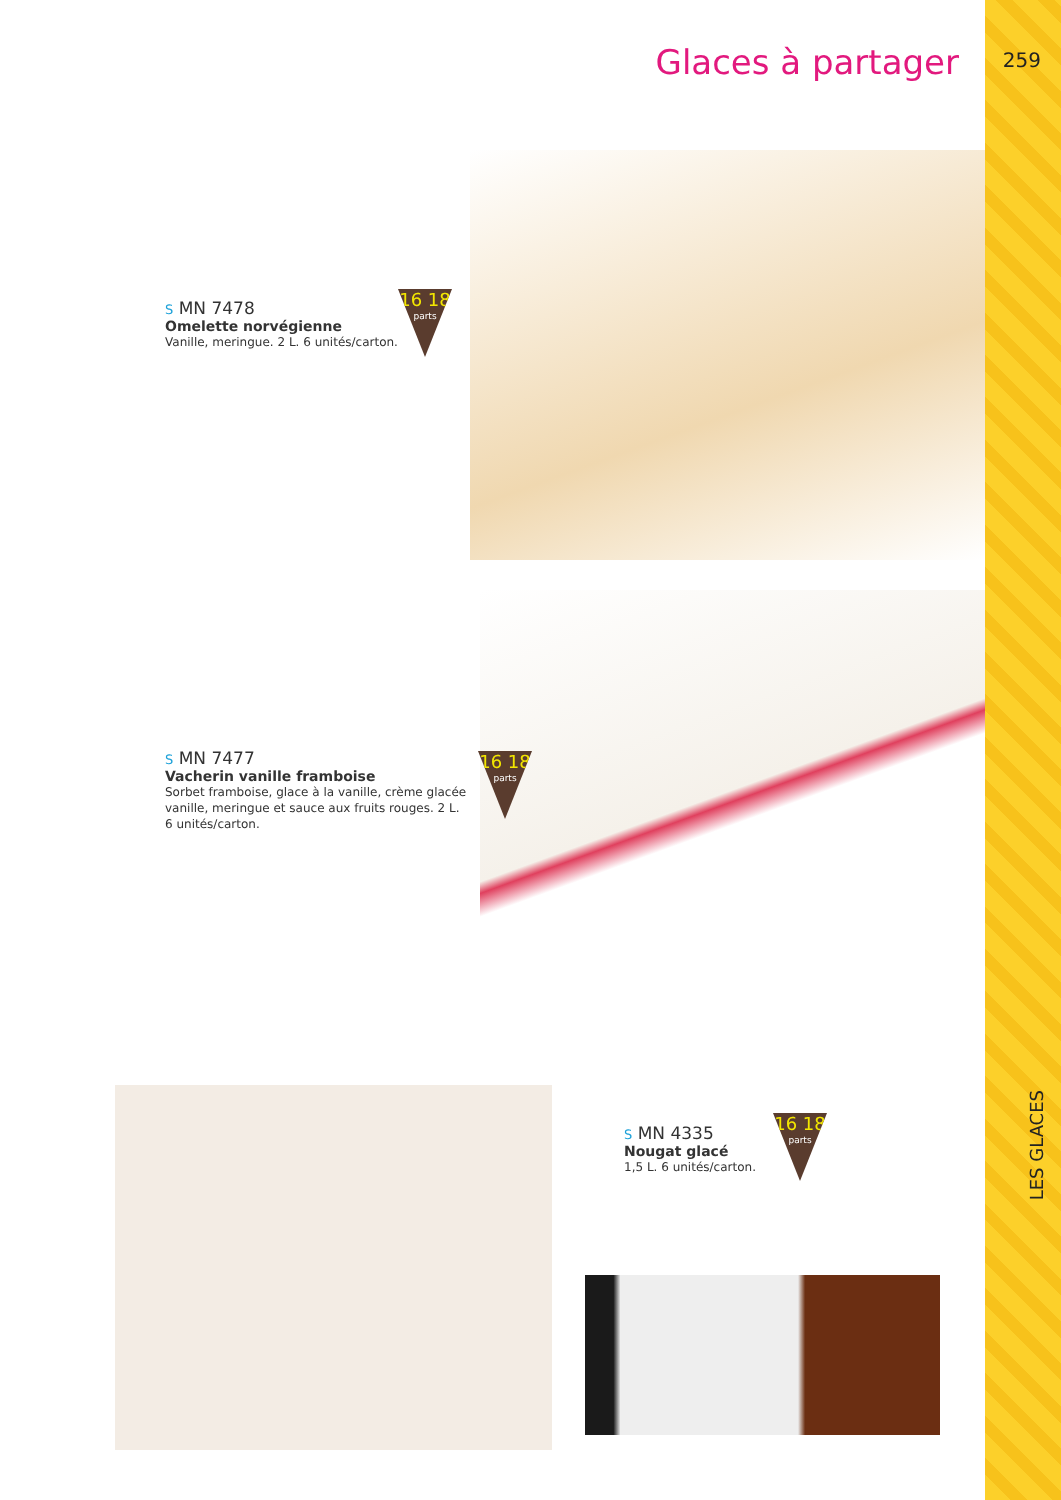Glaces à partager 259
LES GLACES
S MN 7478
Omelette norvégienne
Vanille, meringue. 2 L. 6 unités/carton.
16 18
parts
S MN 7477
Vacherin vanille framboise
Sorbet framboise, glace à la vanille, crème glacée
vanille, meringue et sauce aux fruits rouges. 2 L.
6 unités/carton.
16 18
parts
S MN 4335
Nougat glacé
1,5 L. 6 unités/carton.
16 18
parts